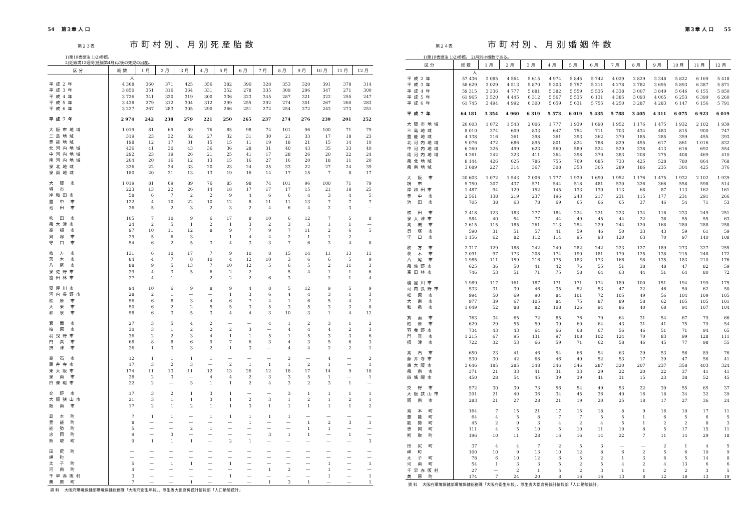54 第３章 人 口
第２３表 市町村別、月別死産胎数
1)第19表頭注 1)2)参照。
2)妊娠満12週間(妊娠第4月)以後の死児の出産。
| 区 分 | 総 数 | 1 月 | 2 月 | 3 月 | 4 月 | 5 月 | 6 月 | 7 月 | 8 月 | 9 月 | 10 月 | 11 月 | 12 月 |
| --- | --- | --- | --- | --- | --- | --- | --- | --- | --- | --- | --- | --- | --- |
| | 人 | | | | | | | | | | | | |
| 平成2年 | 4 368 | 360 | 371 | 425 | 356 | 382 | 390 | 328 | 353 | 320 | 391 | 378 | 314 |
| 平成3年 | 3 850 | 351 | 316 | 364 | 331 | 352 | 278 | 335 | 309 | 296 | 347 | 271 | 300 |
| 平成4年 | 3 726 | 341 | 330 | 319 | 300 | 336 | 323 | 345 | 287 | 321 | 322 | 255 | 247 |
| 平成5年 | 3 438 | 279 | 312 | 304 | 312 | 299 | 255 | 292 | 274 | 301 | 267 | 260 | 283 |
| 平成6年 | 3 227 | 267 | 283 | 305 | 290 | 266 | 251 | 272 | 254 | 272 | 243 | 273 | 251 |
| 平成7年 | 2 974 | 242 | 238 | 279 | 221 | 250 | 265 | 237 | 274 | 276 | 239 | 201 | 252 |
| 大阪市地域 | 1 019 | 81 | 69 | 89 | 76 | 85 | 98 | 74 | 101 | 96 | 100 | 71 | 79 |
| 三島地域 | 319 | 23 | 32 | 32 | 27 | 32 | 31 | 30 | 21 | 33 | 17 | 18 | 23 |
| 豊能地域 | 198 | 12 | 17 | 31 | 15 | 15 | 11 | 19 | 18 | 21 | 15 | 14 | 10 |
| 北河内地域 | 436 | 41 | 30 | 43 | 36 | 36 | 28 | 31 | 40 | 43 | 35 | 33 | 40 |
| 中河内地域 | 292 | 23 | 19 | 26 | 21 | 25 | 41 | 17 | 28 | 26 | 20 | 22 | 24 |
| 南河内地域 | 204 | 20 | 16 | 12 | 13 | 15 | 16 | 27 | 16 | 20 | 18 | 11 | 20 |
| 泉北地域 | 326 | 22 | 34 | 33 | 20 | 23 | 24 | 25 | 33 | 22 | 27 | 24 | 39 |
| 泉南地域 | 180 | 20 | 21 | 13 | 13 | 19 | 16 | 14 | 17 | 15 | 7 | 8 | 17 |
| 大 阪 市 | 1 019 | 81 | 69 | 89 | 76 | 85 | 98 | 74 | 101 | 96 | 100 | 71 | 79 |
| 堺 市 | 223 | 13 | 22 | 26 | 14 | 18 | 17 | 17 | 17 | 15 | 21 | 18 | 25 |
| 岸和田市 | 58 | 6 | 7 | 2 | 2 | 9 | 4 | 6 | 6 | 4 | 3 | 4 | 5 |
| 豊 中 市 | 122 | 4 | 10 | 22 | 10 | 12 | 8 | 11 | 11 | 13 | 7 | 7 | 7 |
| 池 田 市 | 36 | 5 | 2 | 3 | 2 | 3 | 2 | 4 | 6 | 4 | 2 | 3 | — |
| 吹 田 市 | 105 | 7 | 10 | 9 | 6 | 17 | 8 | 10 | 6 | 12 | 7 | 5 | 8 |
| 泉大津市 | 24 | 2 | 5 | 1 | 2 | 1 | 3 | 2 | 3 | 3 | 1 | 1 | — |
| 高 槻 市 | 97 | 10 | 11 | 12 | 8 | 9 | 7 | 9 | 7 | 11 | 2 | 6 | 5 |
| 貝 塚 市 | 29 | 5 | 6 | 3 | — | 1 | 4 | 4 | 2 | 1 | 1 | 2 | — |
| 守 口 市 | 54 | 6 | 2 | 5 | 3 | 4 | 3 | 3 | 7 | 6 | 3 | 4 | 8 |
| 枚 方 市 | 131 | 6 | 10 | 17 | 7 | 9 | 10 | 8 | 15 | 14 | 11 | 13 | 11 |
| 茨 木 市 | 84 | 4 | 7 | 8 | 10 | 4 | 12 | 10 | 3 | 6 | 6 | 5 | 9 |
| 八 尾 市 | 88 | 9 | 5 | 13 | 7 | 10 | 12 | 5 | 6 | 5 | 2 | 11 | 3 |
| 泉佐野市 | 39 | 4 | 3 | 5 | 6 | 2 | 2 | — | 5 | 4 | 1 | 1 | 6 |
| 富田林市 | 27 | 4 | 1 | — | 2 | 2 | 2 | 6 | 3 | — | 2 | 1 | 4 |
| 寝屋川市 | 94 | 10 | 6 | 9 | 8 | 9 | 4 | 8 | 5 | 12 | 9 | 5 | 9 |
| 河内長野市 | 28 | 2 | 1 | — | — | 1 | 3 | 6 | 4 | 4 | 3 | 1 | 3 |
| 松 原 市 | 56 | 6 | 8 | 3 | 4 | 6 | 7 | 4 | 1 | 6 | 5 | 4 | 2 |
| 大 東 市 | 50 | 6 | 2 | 2 | 5 | 5 | 3 | 5 | 3 | 5 | 3 | 3 | 8 |
| 和 泉 市 | 58 | 6 | 3 | 5 | 3 | 4 | 4 | 3 | 10 | 3 | 1 | 4 | 12 |
| 箕 面 市 | 27 | 3 | 5 | 4 | 2 | — | — | 4 | 1 | 2 | 3 | 1 | 2 |
| 柏 原 市 | 30 | 3 | 1 | 2 | 2 | 2 | 3 | — | 4 | 4 | 4 | 2 | 3 |
| 羽曳野市 | 36 | 2 | 2 | 3 | 4 | 1 | 1 | 5 | 1 | 5 | 3 | 3 | 6 |
| 門 真 市 | 68 | 8 | 8 | 6 | 9 | 7 | 6 | 3 | 4 | 3 | 5 | 6 | 3 |
| 摂 津 市 | 26 | 1 | 3 | 3 | 2 | 1 | 3 | — | 4 | 4 | 2 | 2 | 1 |
| 高 石 市 | 12 | 1 | 1 | 1 | 1 | — | — | — | 2 | — | 4 | — | 2 |
| 藤井寺市 | 17 | 3 | 2 | 3 | — | 2 | 1 | 1 | 1 | 2 | 1 | — | 1 |
| 東大阪市 | 174 | 11 | 13 | 11 | 12 | 13 | 26 | 12 | 18 | 17 | 14 | 9 | 18 |
| 泉 南 市 | 28 | 2 | 3 | — | 4 | 4 | 2 | 3 | 3 | 5 | 1 | — | 1 |
| 四條畷市 | 22 | 2 | — | 3 | 1 | 1 | 2 | 4 | 3 | 2 | 3 | 1 | — |
| 交 野 市 | 17 | 3 | 2 | 1 | 3 | 1 | — | — | 3 | 1 | 1 | 1 | 1 |
| 大阪狭山市 | 21 | 3 | 1 | 1 | 3 | 1 | 2 | 3 | 1 | 2 | 1 | 2 | 1 |
| 阪 南 市 | 17 | 2 | 1 | 2 | 1 | 1 | 3 | 1 | 1 | 1 | 1 | 1 | 2 |
| 島 本 町 | 7 | 1 | 1 | — | 1 | 1 | 1 | 1 | 1 | — | — | — | — |
| 豊 能 町 | 8 | — | — | — | — | — | 1 | — | — | 1 | 2 | 3 | 1 |
| 能 勢 町 | 5 | — | — | 2 | 1 | — | — | — | — | 1 | 1 | — | — |
| 忠 岡 町 | 9 | — | 3 | — | — | — | — | 3 | 1 | 1 | — | 1 | — |
| 熊 取 町 | 9 | 1 | 1 | 1 | — | 2 | 1 | — | — | — | — | — | 3 |
| 田 尻 町 | — | — | — | — | — | — | — | — | — | — | — | — | — |
| 岬 町 | — | — | — | — | — | — | — | — | — | — | — | — | — |
| 太 子 町 | 5 | — | 1 | 1 | — | 1 | — | — | — | — | 1 | — | 1 |
| 河 南 町 | 4 | — | — | — | — | — | — | 1 | 2 | — | 1 | — | — |
| 千早赤阪村 | 3 | — | — | — | — | 1 | — | — | — | — | 1 | — | 1 |
| 美 原 町 | 7 | — | — | 1 | — | — | — | 1 | 3 | 1 | — | — | 1 |
資 料 大阪府環境保健部環境保健総務課「大阪府衛生年報」、厚生省大臣官房統計情報部「人口動態統計」
第３章 人 口 55
第２４表 市町村別、月別婚姻件数
1)第19表頭注 1)2)参照。 2)月別は概数である。
| 区 分 | 総 数 | 1 月 | 2 月 | 3 月 | 4 月 | 5 月 | 6 月 | 7 月 | 8 月 | 9 月 | 10 月 | 11 月 | 12 月 |
| --- | --- | --- | --- | --- | --- | --- | --- | --- | --- | --- | --- | --- | --- |
| | 人 | | | | | | | | | | | | |
| 平成2年 | 57 436 | 3 085 | 4 564 | 5 615 | 4 974 | 5 845 | 5 742 | 4 029 | 2 829 | 3 348 | 5 822 | 6 169 | 5 418 |
| 平成3年 | 58 629 | 3 029 | 4 513 | 5 870 | 5 303 | 5 797 | 5 211 | 4 278 | 2 782 | 3 695 | 5 893 | 6 387 | 5 871 |
| 平成4年 | 59 315 | 3 336 | 4 777 | 5 881 | 5 382 | 5 559 | 5 535 | 4 338 | 3 007 | 3 849 | 5 646 | 6 155 | 5 850 |
| 平成5年 | 61 965 | 3 520 | 4 445 | 6 312 | 5 567 | 5 535 | 6 131 | 4 385 | 3 093 | 4 065 | 6 253 | 6 399 | 6 260 |
| 平成6年 | 61 745 | 3 494 | 4 992 | 6 300 | 5 659 | 5 631 | 5 755 | 4 250 | 3 287 | 4 283 | 6 147 | 6 156 | 5 791 |
| 平成7年 | 64 181 | 3 354 | 4 960 | 6 319 | 5 573 | 6 019 | 5 435 | 5 788 | 3 405 | 4 311 | 6 075 | 6 923 | 6 019 |
| 大阪市地域 | 20 603 | 1 072 | 1 543 | 2 006 | 1 777 | 1 939 | 1 690 | 1 952 | 1 176 | 1 475 | 1 932 | 2 102 | 1 939 |
| 三島地域 | 8 010 | 374 | 609 | 833 | 647 | 754 | 711 | 703 | 434 | 483 | 815 | 900 | 747 |
| 豊能地域 | 4 138 | 216 | 361 | 398 | 361 | 393 | 362 | 370 | 185 | 285 | 359 | 455 | 393 |
| 北河内地域 | 9 076 | 472 | 686 | 895 | 801 | 824 | 788 | 829 | 455 | 617 | 861 | 1 016 | 832 |
| 中河内地域 | 6 260 | 325 | 499 | 623 | 560 | 589 | 524 | 529 | 336 | 413 | 616 | 692 | 554 |
| 南河内地域 | 4 261 | 242 | 323 | 411 | 364 | 398 | 370 | 383 | 208 | 275 | 408 | 469 | 410 |
| 泉北地域 | 8 144 | 426 | 625 | 786 | 755 | 769 | 685 | 733 | 425 | 528 | 780 | 864 | 768 |
| 泉南地域 | 3 689 | 227 | 314 | 367 | 308 | 353 | 305 | 289 | 186 | 235 | 304 | 425 | 376 |
| 大 阪 市 | 20 603 | 1 072 | 1 543 | 2 006 | 1 777 | 1 939 | 1 690 | 1 952 | 1 176 | 1 475 | 1 932 | 2 102 | 1 939 |
| 堺 市 | 5 750 | 307 | 437 | 571 | 544 | 518 | 481 | 530 | 326 | 366 | 558 | 598 | 514 |
| 岸和田市 | 1 487 | 94 | 129 | 152 | 145 | 133 | 130 | 113 | 68 | 87 | 113 | 162 | 161 |
| 豊 中 市 | 2 561 | 138 | 219 | 237 | 196 | 243 | 217 | 231 | 115 | 177 | 231 | 291 | 266 |
| 池 田 市 | 705 | 38 | 63 | 78 | 69 | 65 | 66 | 65 | 37 | 46 | 54 | 71 | 53 |
| 吹 田 市 | 2 418 | 123 | 183 | 277 | 184 | 224 | 221 | 223 | 134 | 116 | 233 | 249 | 251 |
| 泉大津市 | 584 | 40 | 54 | 77 | 44 | 49 | 45 | 44 | 22 | 36 | 55 | 55 | 63 |
| 高 槻 市 | 2 615 | 115 | 185 | 261 | 213 | 254 | 229 | 244 | 120 | 168 | 280 | 288 | 258 |
| 貝 塚 市 | 590 | 31 | 51 | 57 | 41 | 59 | 46 | 50 | 33 | 43 | 59 | 61 | 59 |
| 守 口 市 | 1 156 | 62 | 82 | 112 | 114 | 95 | 93 | 120 | 63 | 70 | 97 | 140 | 108 |
| 枚 方 市 | 2 717 | 129 | 188 | 242 | 240 | 282 | 242 | 223 | 127 | 189 | 273 | 327 | 255 |
| 茨 木 市 | 2 091 | 97 | 173 | 208 | 174 | 190 | 181 | 170 | 125 | 138 | 215 | 248 | 172 |
| 八 尾 市 | 1 985 | 111 | 159 | 216 | 175 | 183 | 173 | 166 | 98 | 135 | 183 | 210 | 176 |
| 泉佐野市 | 625 | 36 | 50 | 41 | 42 | 76 | 55 | 51 | 38 | 48 | 47 | 82 | 59 |
| 富田林市 | 746 | 53 | 51 | 71 | 75 | 58 | 64 | 63 | 44 | 51 | 64 | 80 | 72 |
| 寝屋川市 | 1 989 | 117 | 161 | 187 | 171 | 171 | 174 | 189 | 100 | 151 | 194 | 199 | 175 |
| 河内長野市 | 533 | 31 | 39 | 46 | 35 | 52 | 53 | 47 | 22 | 46 | 50 | 62 | 50 |
| 松 原 市 | 994 | 50 | 69 | 90 | 84 | 101 | 72 | 105 | 49 | 56 | 104 | 109 | 105 |
| 大 東 市 | 977 | 39 | 67 | 105 | 84 | 75 | 87 | 89 | 58 | 62 | 105 | 105 | 101 |
| 和 泉 市 | 1 049 | 52 | 88 | 82 | 108 | 126 | 94 | 86 | 40 | 68 | 94 | 107 | 104 |
| 箕 面 市 | 763 | 34 | 65 | 72 | 85 | 76 | 70 | 64 | 31 | 54 | 67 | 79 | 66 |
| 柏 原 市 | 629 | 29 | 55 | 59 | 39 | 60 | 64 | 43 | 31 | 41 | 75 | 79 | 54 |
| 羽曳野市 | 734 | 43 | 43 | 64 | 66 | 68 | 67 | 56 | 46 | 51 | 71 | 94 | 65 |
| 門 真 市 | 1 215 | 67 | 95 | 131 | 97 | 108 | 102 | 124 | 70 | 83 | 99 | 128 | 111 |
| 摂 津 市 | 722 | 32 | 53 | 66 | 59 | 71 | 62 | 58 | 46 | 45 | 77 | 98 | 55 |
| 高 石 市 | 650 | 23 | 41 | 46 | 54 | 66 | 54 | 63 | 29 | 53 | 56 | 89 | 76 |
| 藤井寺市 | 530 | 30 | 42 | 68 | 46 | 49 | 52 | 53 | 17 | 29 | 47 | 56 | 41 |
| 東大阪市 | 3 646 | 185 | 285 | 348 | 346 | 346 | 287 | 320 | 207 | 237 | 358 | 403 | 324 |
| 泉 南 市 | 371 | 21 | 33 | 41 | 31 | 33 | 29 | 22 | 20 | 22 | 37 | 41 | 41 |
| 四條畷市 | 450 | 28 | 54 | 45 | 39 | 39 | 41 | 31 | 15 | 23 | 38 | 52 | 45 |
| 交 野 市 | 572 | 30 | 39 | 73 | 56 | 54 | 49 | 53 | 22 | 39 | 55 | 65 | 37 |
| 大阪狭山市 | 391 | 21 | 40 | 36 | 34 | 45 | 36 | 40 | 16 | 18 | 34 | 32 | 39 |
| 阪 南 市 | 283 | 21 | 27 | 28 | 21 | 19 | 20 | 25 | 18 | 17 | 27 | 36 | 24 |
| 島 本 町 | 164 | 7 | 15 | 21 | 17 | 15 | 18 | 8 | 9 | 16 | 10 | 17 | 11 |
| 豊 能 町 | 64 | 4 | 5 | 8 | 7 | 7 | 5 | 5 | 1 | 6 | 5 | 6 | 5 |
| 能 勢 町 | 45 | 2 | 9 | 3 | 4 | 2 | 4 | 5 | 1 | 2 | 2 | 8 | 3 |
| 忠 岡 町 | 111 | 4 | 5 | 10 | 5 | 10 | 11 | 10 | 8 | 5 | 17 | 15 | 11 |
| 熊 取 町 | 196 | 10 | 11 | 28 | 16 | 16 | 14 | 22 | 7 | 11 | 14 | 29 | 18 |
| 田 尻 町 | 37 | 4 | 4 | 7 | 2 | 5 | 3 | — | — | 2 | 1 | 4 | 5 |
| 岬 町 | 100 | 10 | 9 | 13 | 10 | 12 | 8 | 6 | 2 | 5 | 6 | 10 | 9 |
| 太 子 町 | 78 | 6 | 10 | 12 | 6 | 5 | 2 | 1 | 3 | 6 | 5 | 14 | 8 |
| 河 南 町 | 54 | 1 | 3 | 3 | 5 | 2 | 5 | 4 | 2 | 4 | 13 | 6 | 6 |
| 千早赤阪村 | 27 | — | 2 | 1 | 5 | 2 | 3 | 1 | 1 | 2 | 2 | 3 | 5 |
| 美 原 町 | 174 | 7 | 24 | 20 | 8 | 16 | 16 | 13 | 8 | 12 | 18 | 13 | 19 |
資 料 大阪府環境保健部環境保健総務課「大阪府衛生年報」、厚生省大臣官房統計情報部「人口動態統計」